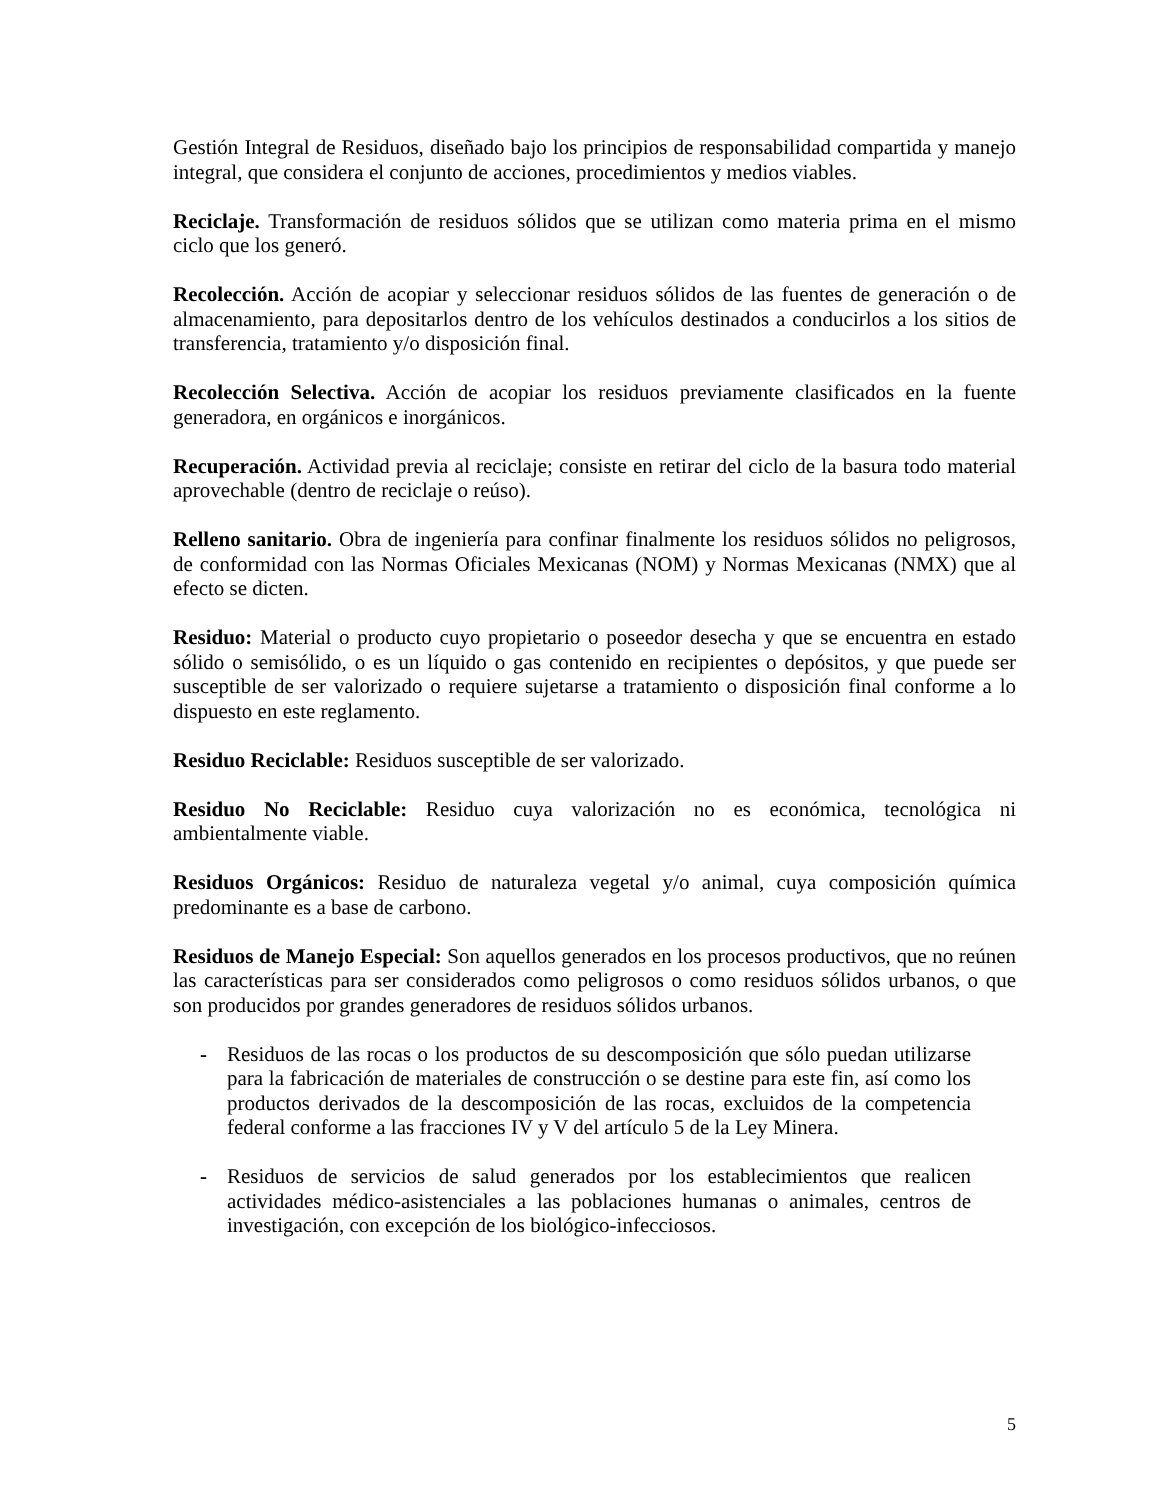Gestión Integral de Residuos, diseñado bajo los principios de responsabilidad compartida y manejo integral, que considera el conjunto de acciones, procedimientos y medios viables.
Reciclaje. Transformación de residuos sólidos que se utilizan como materia prima en el mismo ciclo que los generó.
Recolección. Acción de acopiar y seleccionar residuos sólidos de las fuentes de generación o de almacenamiento, para depositarlos dentro de los vehículos destinados a conducirlos a los sitios de transferencia, tratamiento y/o disposición final.
Recolección Selectiva. Acción de acopiar los residuos previamente clasificados en la fuente generadora, en orgánicos e inorgánicos.
Recuperación. Actividad previa al reciclaje; consiste en retirar del ciclo de la basura todo material aprovechable (dentro de reciclaje o reúso).
Relleno sanitario. Obra de ingeniería para confinar finalmente los residuos sólidos no peligrosos, de conformidad con las Normas Oficiales Mexicanas (NOM) y Normas Mexicanas (NMX) que al efecto se dicten.
Residuo: Material o producto cuyo propietario o poseedor desecha y que se encuentra en estado sólido o semisólido, o es un líquido o gas contenido en recipientes o depósitos, y que puede ser susceptible de ser valorizado o requiere sujetarse a tratamiento o disposición final conforme a lo dispuesto en este reglamento.
Residuo Reciclable: Residuos susceptible de ser valorizado.
Residuo No Reciclable: Residuo cuya valorización no es económica, tecnológica ni ambientalmente viable.
Residuos Orgánicos: Residuo de naturaleza vegetal y/o animal, cuya composición química predominante es a base de carbono.
Residuos de Manejo Especial: Son aquellos generados en los procesos productivos, que no reúnen las características para ser considerados como peligrosos o como residuos sólidos urbanos, o que son producidos por grandes generadores de residuos sólidos urbanos.
- Residuos de las rocas o los productos de su descomposición que sólo puedan utilizarse para la fabricación de materiales de construcción o se destine para este fin, así como los productos derivados de la descomposición de las rocas, excluidos de la competencia federal conforme a las fracciones IV y V del artículo 5 de la Ley Minera.
- Residuos de servicios de salud generados por los establecimientos que realicen actividades médico-asistenciales a las poblaciones humanas o animales, centros de investigación, con excepción de los biológico-infecciosos.
5